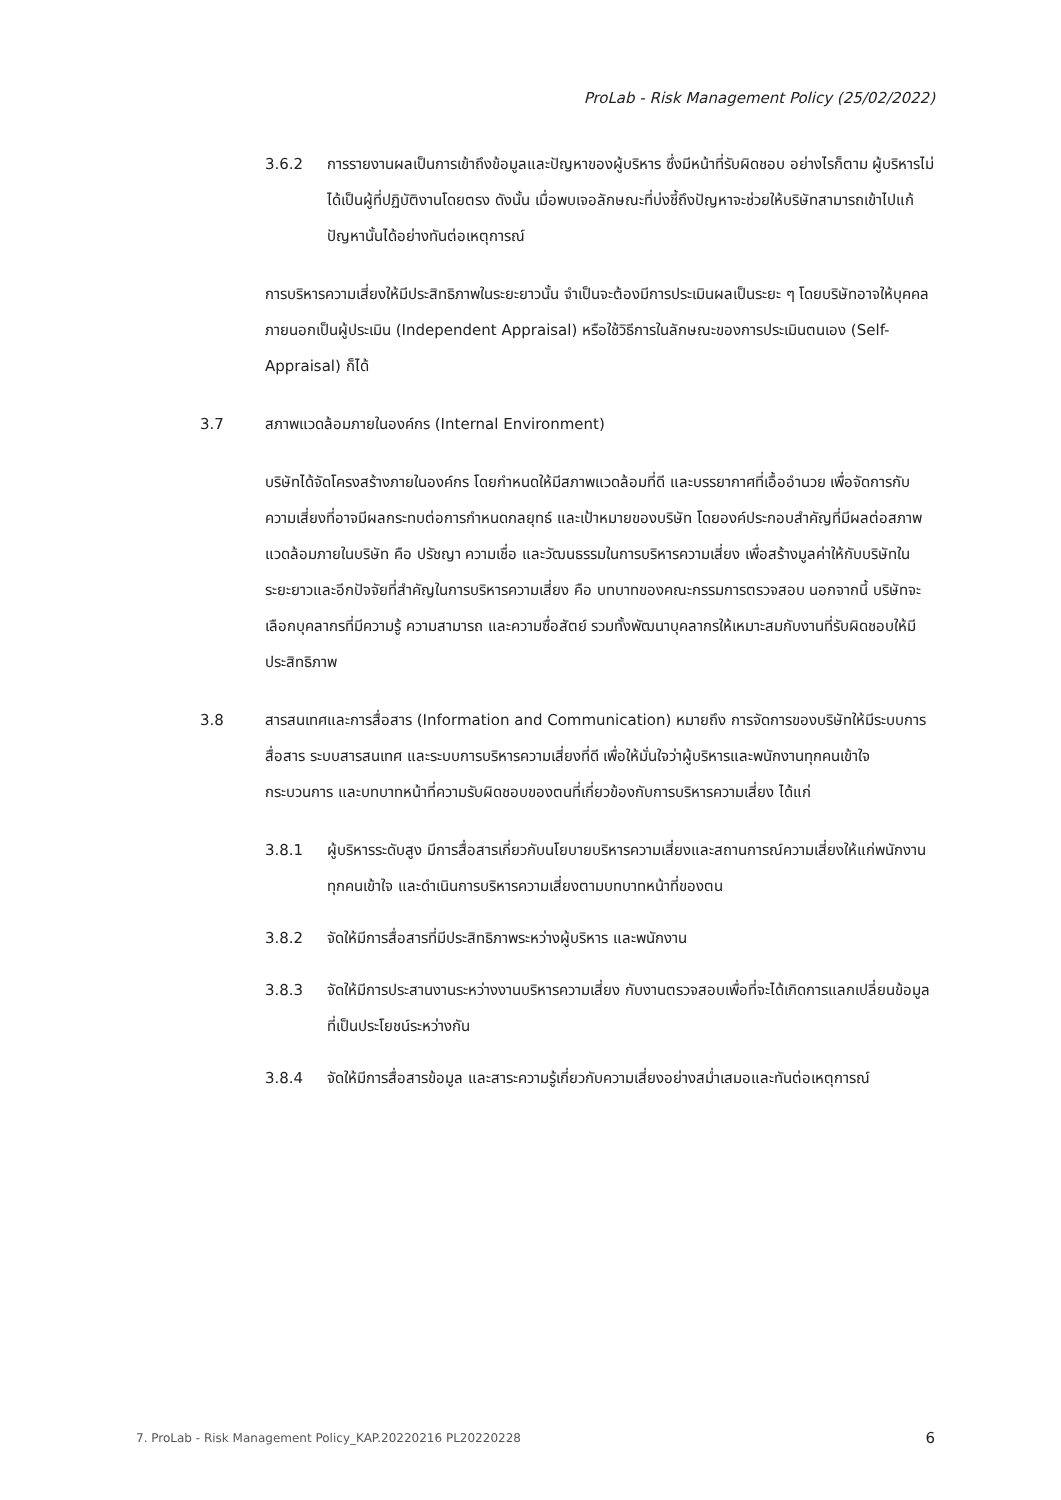ProLab - Risk Management Policy (25/02/2022)
3.6.2 การรายงานผลเป็นการเข้าถึงข้อมูลและปัญหาของผู้บริหาร ซึ่งมีหน้าที่รับผิดชอบ อย่างไรก็ตาม ผู้บริหารไม่ได้เป็นผู้ที่ปฏิบัติงานโดยตรง ดังนั้น เมื่อพบเจอลักษณะที่บ่งชี้ถึงปัญหาจะช่วยให้บริษัทสามารถเข้าไปแก้ปัญหานั้นได้อย่างทันต่อเหตุการณ์
การบริหารความเสี่ยงให้มีประสิทธิภาพในระยะยาวนั้น จำเป็นจะต้องมีการประเมินผลเป็นระยะ ๆ โดยบริษัทอาจให้บุคคลภายนอกเป็นผู้ประเมิน (Independent Appraisal) หรือใช้วิธีการในลักษณะของการประเมินตนเอง (Self- Appraisal) ก็ได้
3.7 สภาพแวดล้อมภายในองค์กร (Internal Environment)
บริษัทได้จัดโครงสร้างภายในองค์กร โดยกำหนดให้มีสภาพแวดล้อมที่ดี และบรรยากาศที่เอื้ออำนวย เพื่อจัดการกับความเสี่ยงที่อาจมีผลกระทบต่อการกำหนดกลยุทธ์ และเป้าหมายของบริษัท โดยองค์ประกอบสำคัญที่มีผลต่อสภาพแวดล้อมภายในบริษัท คือ ปรัชญา ความเชื่อ และวัฒนธรรมในการบริหารความเสี่ยง เพื่อสร้างมูลค่าให้กับบริษัทในระยะยาวและอีกปัจจัยที่สำคัญในการบริหารความเสี่ยง คือ บทบาทของคณะกรรมการตรวจสอบ นอกจากนี้ บริษัทจะเลือกบุคลากรที่มีความรู้ ความสามารถ และความซื่อสัตย์ รวมทั้งพัฒนาบุคลากรให้เหมาะสมกับงานที่รับผิดชอบให้มีประสิทธิภาพ
3.8 สารสนเทศและการสื่อสาร (Information and Communication) หมายถึง การจัดการของบริษัทให้มีระบบการสื่อสาร ระบบสารสนเทศ และระบบการบริหารความเสี่ยงที่ดี เพื่อให้มั่นใจว่าผู้บริหารและพนักงานทุกคนเข้าใจกระบวนการ และบทบาทหน้าที่ความรับผิดชอบของตนที่เกี่ยวข้องกับการบริหารความเสี่ยง ได้แก่
3.8.1 ผู้บริหารระดับสูง มีการสื่อสารเกี่ยวกับนโยบายบริหารความเสี่ยงและสถานการณ์ความเสี่ยงให้แก่พนักงานทุกคนเข้าใจ และดำเนินการบริหารความเสี่ยงตามบทบาทหน้าที่ของตน
3.8.2 จัดให้มีการสื่อสารที่มีประสิทธิภาพระหว่างผู้บริหาร และพนักงาน
3.8.3 จัดให้มีการประสานงานระหว่างงานบริหารความเสี่ยง กับงานตรวจสอบเพื่อที่จะได้เกิดการแลกเปลี่ยนข้อมูลที่เป็นประโยชน์ระหว่างกัน
3.8.4 จัดให้มีการสื่อสารข้อมูล และสาระความรู้เกี่ยวกับความเสี่ยงอย่างสม่ำเสมอและทันต่อเหตุการณ์
7. ProLab - Risk Management Policy_KAP.20220216 PL20220228 6